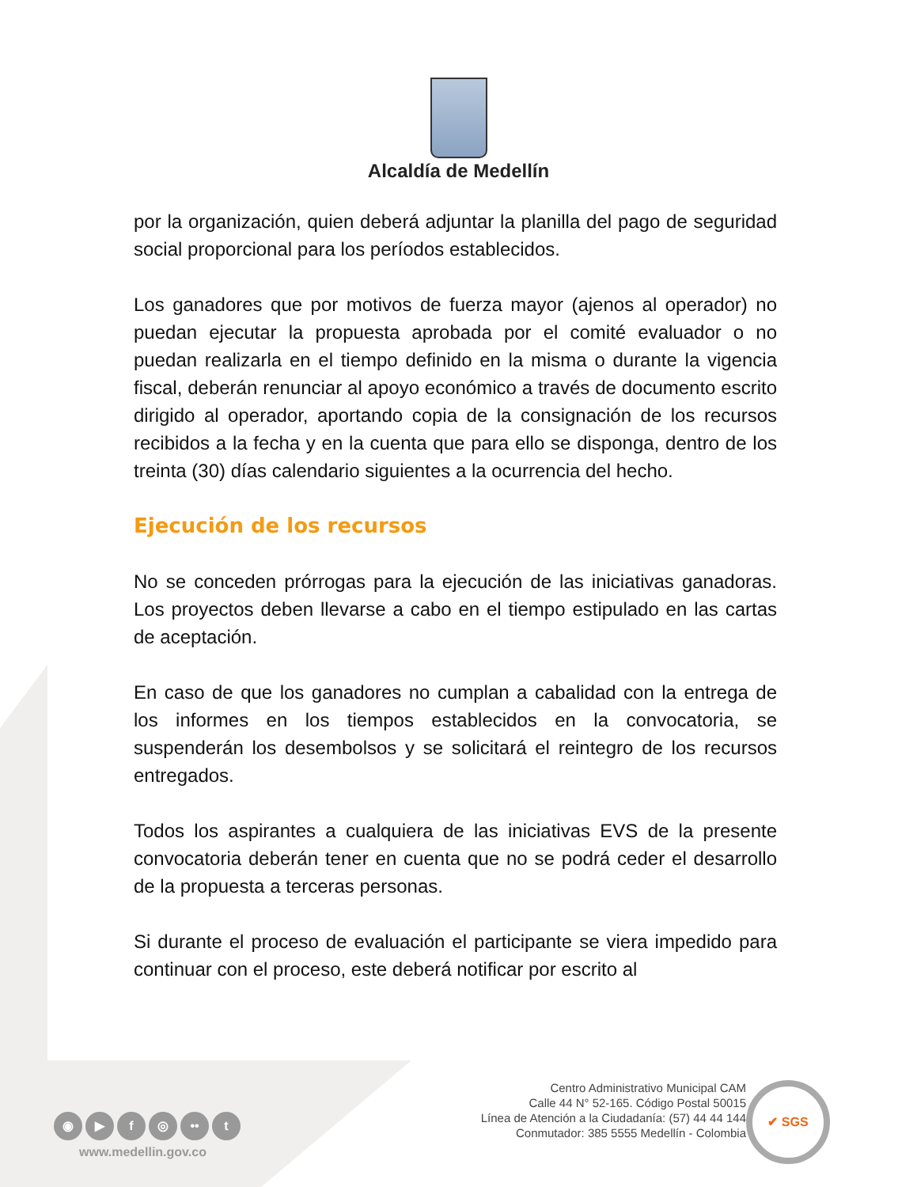Alcaldía de Medellín
por la organización, quien deberá adjuntar la planilla del pago de seguridad social proporcional para los períodos establecidos.
Los ganadores que por motivos de fuerza mayor (ajenos al operador) no puedan ejecutar la propuesta aprobada por el comité evaluador o no puedan realizarla en el tiempo definido en la misma o durante la vigencia fiscal, deberán renunciar al apoyo económico a través de documento escrito dirigido al operador, aportando copia de la consignación de los recursos recibidos a la fecha y en la cuenta que para ello se disponga, dentro de los treinta (30) días calendario siguientes a la ocurrencia del hecho.
Ejecución de los recursos
No se conceden prórrogas para la ejecución de las iniciativas ganadoras. Los proyectos deben llevarse a cabo en el tiempo estipulado en las cartas de aceptación.
En caso de que los ganadores no cumplan a cabalidad con la entrega de los informes en los tiempos establecidos en la convocatoria, se suspenderán los desembolsos y se solicitará el reintegro de los recursos entregados.
Todos los aspirantes a cualquiera de las iniciativas EVS de la presente convocatoria deberán tener en cuenta que no se podrá ceder el desarrollo de la propuesta a terceras personas.
Si durante el proceso de evaluación el participante se viera impedido para continuar con el proceso, este deberá notificar por escrito al
Centro Administrativo Municipal CAM
Calle 44 N° 52-165. Código Postal 50015
Línea de Atención a la Ciudadanía: (57) 44 44 144
Conmutador: 385 5555 Medellín - Colombia
✔ SGS
◉ ▶ f ◎ •• t
www.medellin.gov.co